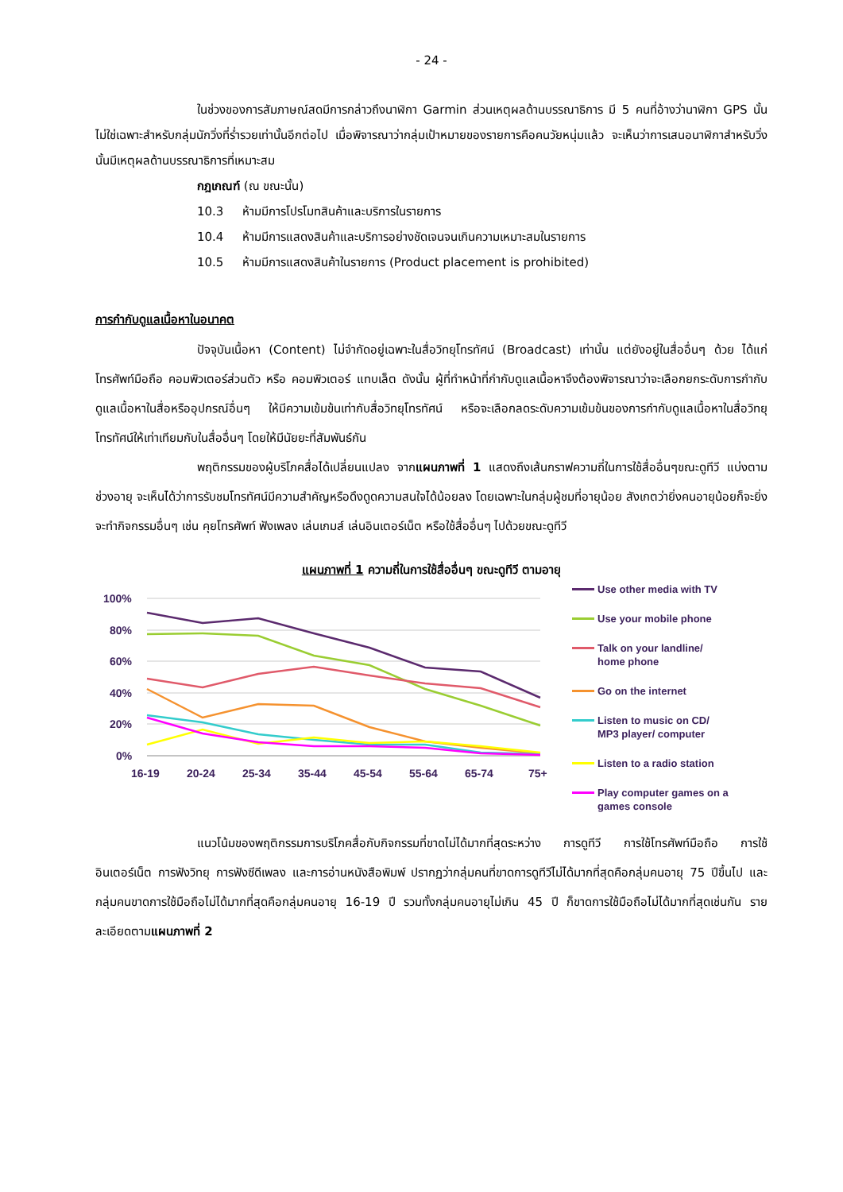- 24 -
ในช่วงของการสัมภาษณ์สดมีการกล่าวถึงนาฬิกา Garmin ส่วนเหตุผลด้านบรรณาธิการ มี 5 คนที่อ้างว่านาฬิกา GPS นั้นไม่ใช่เฉพาะสำหรับกลุ่มนักวิ่งที่ร่ำรวยเท่านั้นอีกต่อไป เมื่อพิจารณาว่ากลุ่มเป้าหมายของรายการคือคนวัยหนุ่มแล้ว จะเห็นว่าการเสนอนาฬิกาสำหรับวิ่งนั้นมีเหตุผลด้านบรรณาธิการที่เหมาะสม
กฎเกณฑ์ (ณ ขณะนั้น)
10.3 ห้ามมีการโปรโมทสินค้าและบริการในรายการ
10.4 ห้ามมีการแสดงสินค้าและบริการอย่างชัดเจนจนเกินความเหมาะสมในรายการ
10.5 ห้ามมีการแสดงสินค้าในรายการ (Product placement is prohibited)
การกำกับดูแลเนื้อหาในอนาคต
ปัจจุบันเนื้อหา (Content) ไม่จำกัดอยู่เฉพาะในสื่อวิทยุโทรทัศน์ (Broadcast) เท่านั้น แต่ยังอยู่ในสื่ออื่นๆ ด้วย ได้แก่ โทรศัพท์มือถือ คอมพิวเตอร์ส่วนตัว หรือ คอมพิวเตอร์ แทบเล็ต ดังนั้น ผู้ที่ทำหน้าที่กำกับดูแลเนื้อหาจึงต้องพิจารณาว่าจะเลือกยกระดับการกำกับดูแลเนื้อหาในสื่อหรืออุปกรณ์อื่นๆ ให้มีความเข้มข้นเท่ากับสื่อวิทยุโทรทัศน์ หรือจะเลือกลดระดับความเข้มข้นของการกำกับดูแลเนื้อหาในสื่อวิทยุโทรทัศน์ให้เท่าเทียมกับในสื่ออื่นๆ โดยให้มีนัยยะที่สัมพันธ์กัน
พฤติกรรมของผู้บริโภคสื่อได้เปลี่ยนแปลง จากแผนภาพที่ 1 แสดงถึงเส้นกราฟความถี่ในการใช้สื่ออื่นๆขณะดูทีวี แบ่งตามช่วงอายุ จะเห็นได้ว่าการรับชมโทรทัศน์มีความสำคัญหรือดึงดูดความสนใจได้น้อยลง โดยเฉพาะในกลุ่มผู้ชมที่อายุน้อย สังเกตว่ายิ่งคนอายุน้อยก็จะยิ่งจะทำกิจกรรมอื่นๆ เช่น คุยโทรศัพท์ ฟังเพลง เล่นเกมส์ เล่นอินเตอร์เน็ต หรือใช้สื่ออื่นๆ ไปด้วยขณะดูทีวี
แผนภาพที่ 1 ความถี่ในการใช้สื่ออื่นๆ ขณะดูทีวี ตามอายุ
100%
80%
60%
40%
20%
0%
16-19
20-24
25-34
35-44
45-54
55-64
65-74
75+
Use other media with TV
Use your mobile phone
Talk on your landline/ home phone
Go on the internet
Listen to music on CD/ MP3 player/ computer
Listen to a radio station
Play computer games on a games console
แนวโน้มของพฤติกรรมการบริโภคสื่อกับกิจกรรมที่ขาดไม่ได้มากที่สุดระหว่าง การดูทีวี การใช้โทรศัพท์มือถือ การใช้อินเตอร์เน็ต การฟังวิทยุ การฟังซีดีเพลง และการอ่านหนังสือพิมพ์ ปรากฏว่ากลุ่มคนที่ขาดการดูทีวีไม่ได้มากที่สุดคือกลุ่มคนอายุ 75 ปีขึ้นไป และกลุ่มคนขาดการใช้มือถือไม่ได้มากที่สุดคือกลุ่มคนอายุ 16-19 ปี รวมทั้งกลุ่มคนอายุไม่เกิน 45 ปี ก็ขาดการใช้มือถือไม่ได้มากที่สุดเช่นกัน รายละเอียดตามแผนภาพที่ 2